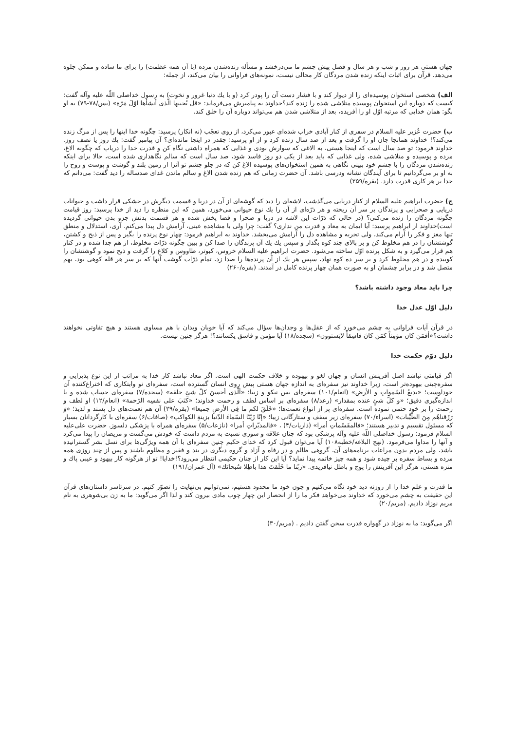جهان هستی هر روز و شب و هر سال و فصل پیش چشم ما می‌درخشد و مسأله زنده‌شدن مرده (با آن همه عظمت) را برای ما ساده و ممکن جلوه می‌دهد. قرآن برای اثبات اینکه زنده شدن مردگان کار محالی نیست، نمونه‌های فراوانی را بیان می‌کند، از جمله:
الف) شخصی استخوان پوسیده‌ای را از دیوار کند و با فشار دست آن را پودر کرد (و با یك دنیا غرور و نخوت) به رسول خداصلی اللّه علیه وآله گفت: کیست که دوباره این استخوان پوسیده متلاشی شده را زنده کند؟خداوند به پیامبرش می‌فرماید: «قل یُحییها الّذی أنشأها اوّلَ مَرّة» (یس/۷۸-۷۹) به او بگو: همان خدایی که مرتبه اوّل او را آفریده، بعد از متلاشی شدن هم می‌تواند دوباره آن را خلق کند.
ب) حضرت عُزیر علیه السلام در سفری از کنار آبادی خراب شده‌ای عبور می‌کرد، از روی تعجّب (نه انکار) پرسید: چگونه خدا اینها را پس از مرگ زنده می‌کند؟! خداوند همانجا جان او را گرفت و بعد از صد سال زنده کرد و از او پرسید: چقدر در اینجا مانده‌ای؟ آن پیامبر گفت: یك روز یا نصف روز. خداوند فرمود: تو صد سال است که اینجا هستی، به الاغی که سوارش بودی و غذایی که همراه داشتی نگاه کن و قدرت خدا را دریاب که چگونه الاغ، مرده و پوسیده و متلاشی شده، ولی غذایی که باید بعد از یکی دو روز فاسد شود، صد سال است که سالم نگاهداری شده است، حالا برای اینکه زنده‌شدن مردگان را با چشم خود ببینی نگاهی به همین استخوان‌های پوسیده الاغ کن که در جلو چشم تو آنرا از زمین بلند و گوشت و پوست و روح را به او بر می‌گردانیم تا برای آیندگان نشانه ودرسی باشد. آن حضرت زمانی که هم زنده شدن الاغ و سالم ماندن غذای صدساله را دید گفت: می‌دانم که خدا بر هر کاری قدرت دارد. (بقره/۲۵۹)
ج) حضرت ابراهیم علیه السلام از کنار دریایی می‌گذشت، لاشه‌ای را دید که گوشه‌ای از آن در دریا و قسمت دیگرش در خشکی قرار داشت و حیوانات دریایی و صحرایی و پرندگان بر سر آن ریخته و هر ذرّه‌ای از آن را یك نوع حیوانی می‌خورد، همین که این منظره را دید از خدا پرسید: روز قیامت چگونه مردگان را زنده می‌کنی؟ (در حالی که ذرّات این لاشه در دریا و صحرا و فضا پخش شده و هر قسمت بدنش جزو بدن حیوانی گردیده است)خداوند از ابراهیم پرسید: آیا ایمان به معاد و قدرت من نداری؟ گفت: چرا ولی با مشاهده عینی، آرامش دل پیدا می‌کنم. آری، استدلال و منطق تنها مغز و فکر را آرام می‌کند، ولی تجربه و مشاهده دل را آرامش می‌بخشد. خداوند به ابراهیم فرمود: چهار نوع پرنده را بگیر و پس از ذبح و کشتن، گوشتشان را در هم مخلوط کن و بر بالای چند کوه بگذار و سپس یك یك آن پرندگان را صدا کن و ببین چگونه ذرّات مخلوط، از هم جدا شده و در کنار هم قرار می‌گیرد و به شکل پرنده اوّل ساخته می‌شود. حضرت ابراهیم علیه السلام خروس، کبوتر، طاووس و کلاغ را گرفت و ذبح نمود و گوشتشان را کوبیده و در هم مخلوط کرد و بر سر ده کوه نهاد، سپس هر یك از آن پرنده‌ها را صدا زد، تمام ذرّات گوشت آنها که بر سر هر قله کوهی بود، بهم متصل شد و در برابر چشمان او به صورت همان چهار پرنده کامل در آمدند. (بقره/۲۶۰)
چرا باید معاد وجود داشته باشد؟
دلیل اوّل عدل خدا
در قرآن آیات فراوانی به چشم می‌خورد که از عقل‌ها و وجدان‌ها سؤال می‌کند که آیا خوبان وبدان با هم مساوی هستند و هیچ تفاوتی نخواهند داشت؟«أفمَن کان مؤمِناً کمَن کانَ فاسِقاً لایَستوون» (سجده/۱۸) آیا مؤمن و فاسق یکسانند؟! هرگز چنین نیست.
دلیل دوّم حکمت خدا
اگر قیامتی نباشد اصل آفرینش انسان و جهان لغو و بیهوده و خلاف حکمت الهی است. اگر معاد نباشد کار خدا به مراتب از این نوع پذیرایی و سفره‌چینی بیهوده‌تر است، زیرا خداوند نیز سفره‌ای به اندازه جهان هستی پیش روی انسان گسترده است، سفره‌ای نو وابتکاری که اختراع‌کننده آن خوداوست؛ «بدیعُ السّمواتِ و الأرض» (انعام/۱۰۱) سفره‌ای بس نیکو و زیبا؛ «ألّذی أحسنَ کلّ شئٍ خلقه» (سجده/۷) سفره‌ای حساب شده و با اندازه‌گیری دقیق؛ «و کلّ شئٍ عنده بمقدار» (رعد/۸) سفره‌ای بر اساس لطف و رحمت خداوند؛ «کتَبَ علی نفسِه الرّحمة» (انعام/۱۲) او لطف و رحمت را بر خود حتمی نموده است. سفره‌ای پر از انواع نعمت‌ها؛ «خَلَقَ لکم ما فِی الأرضِ جمیعا» (بقره/۲۹) آن هم نعمت‌های دل پسند و لذیذ؛ «وَ رَزَقناهُم مِنَ الطّیِّبات» (اسراء/۷۰) سفره‌ای زیر سقف و ستارگانی زیبا؛ «إنّا زَیّنّا السّماءَ الدّنیا بزینةِ الکواکب» (صافات/۶) سفره‌ای با کارگردانان بسیار که مسئول تقسیم و تدبیر هستند؛ «فالمقَسّماتِ أمرا» (ذاریات/۴) ، «فالمدبّراتِ أمرا» (نازعات/۵) سفره‌ای همراه با پزشکی دلسوز. حضرت علی‌علیه السلام فرمود: رسول خداصلی اللّه علیه وآله پزشکی بود که چنان علاقه و سوزی نسبت به مردم داشت که خودش می‌گشت و مریضان را پیدا می‌کرد و آنها را مداوا می‌فرمود. (نهج البلاغه/خطبه۱۰۸) آیا می‌توان قبول کرد که خدای حکیم چنین سفره‌ای با آن همه ویژگی‌ها برای نسل بشر گسترانیده باشد، ولی مردم بدون مراعات برنامه‌های آن، گروهی ظالم و در رفاه و آزاد و گروه دیگری در بند و فقیر و مظلوم باشند و پس از چند روزی همه مرده و بساط سفره بر چیده شود و همه چیز خاتمه پیدا نماید؟ آیا این کار از چنان حکیمی انتظار می‌رود؟!خدایا! تو از هرگونه کار بیهود و عیبی پاك و منزه هستی، هرگز این آفرینش را پوچ و باطل نیافریدی. «ربّنا ما خَلَقتَ هذا باطِلا سُبحانَك» (آل عمران/۱۹۱)
ما قدرت و علم خدا را از روزنه دید خود نگاه می‌کنیم و چون خود ما محدود هستیم، نمی‌توانیم بی‌نهایت را تصوّر کنیم. در سرتاسر داستان‌های قرآن این حقیقت به چشم می‌خورد که خداوند می‌خواهد فکر ما را از انحصار این چهار چوب مادی بیرون کند و لذا اگر می‌گوید: ما به زن بی‌شوهری به نام مریم نوزاد دادیم. (مریم/۲۰)
اگر می‌گوید: ما به نوزاد در گهواره قدرت سخن گفتن دادیم . (مریم/۳۰)